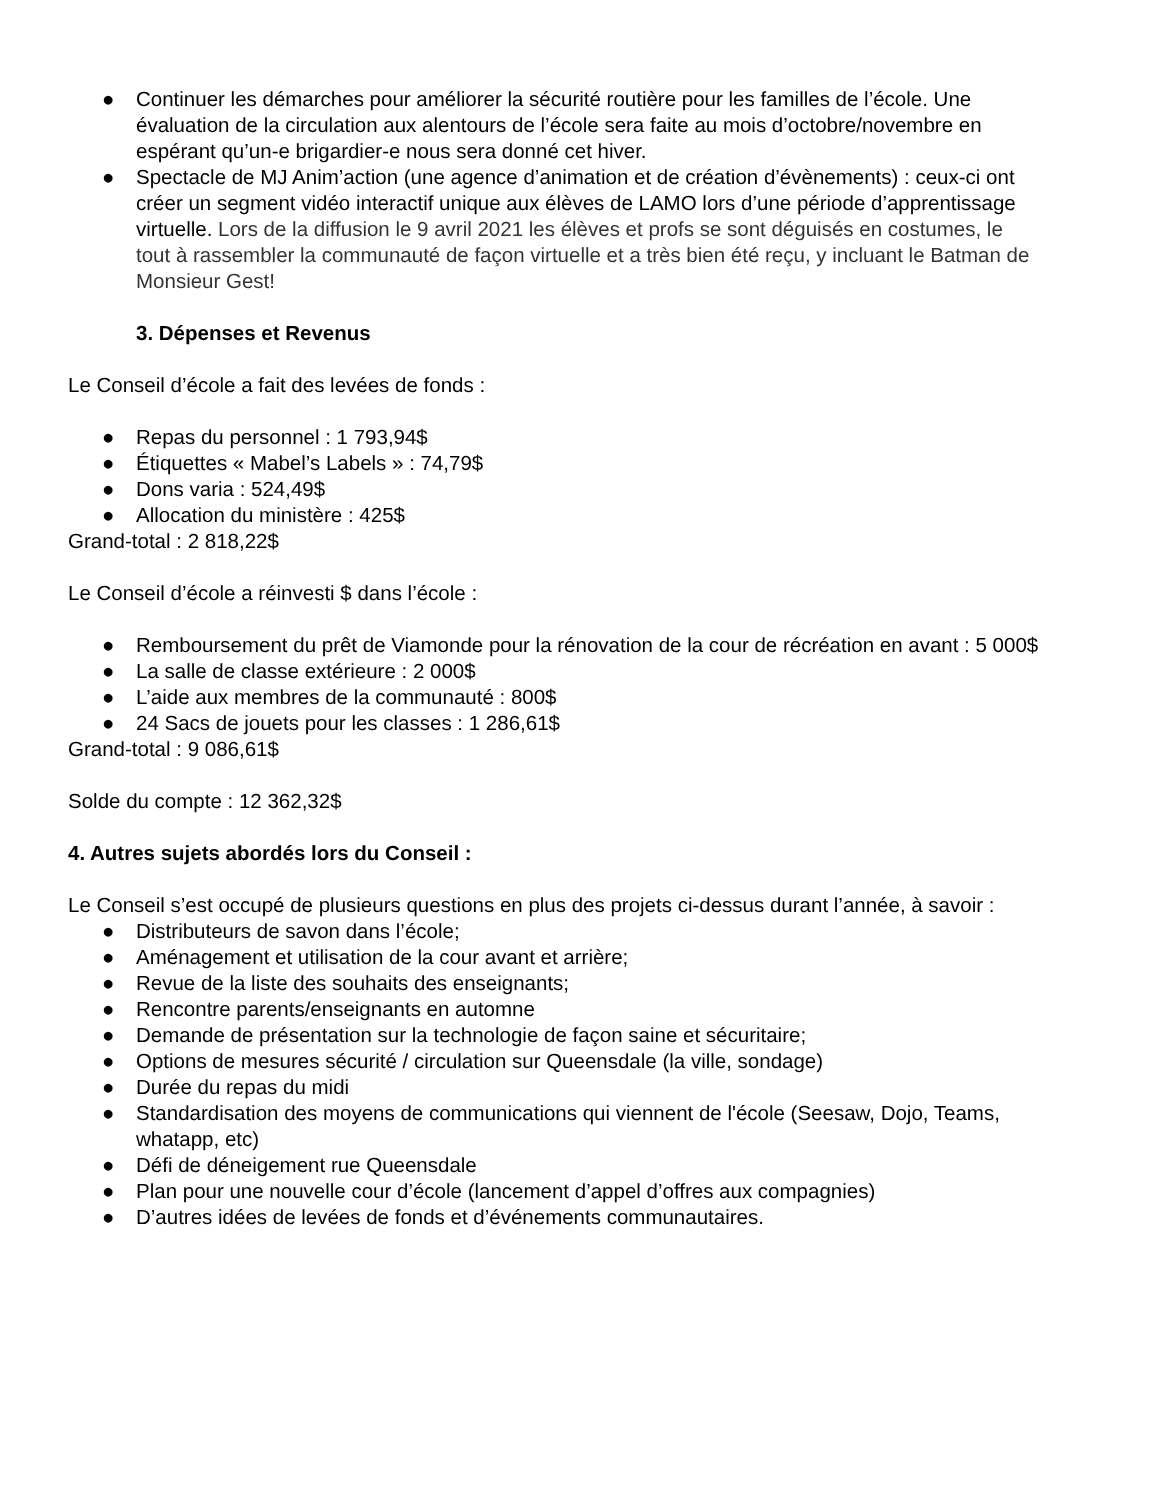● Continuer les démarches pour améliorer la sécurité routière pour les familles de l’école. Une évaluation de la circulation aux alentours de l’école sera faite au mois d’octobre/novembre en espérant qu’un-e brigardier-e nous sera donné cet hiver.
● Spectacle de MJ Anim’action (une agence d’animation et de création d’évènements) : ceux-ci ont créer un segment vidéo interactif unique aux élèves de LAMO lors d’une période d’apprentissage virtuelle. Lors de la diffusion le 9 avril 2021 les élèves et profs se sont déguisés en costumes, le tout à rassembler la communauté de façon virtuelle et a très bien été reçu, y incluant le Batman de Monsieur Gest!
3. Dépenses et Revenus
Le Conseil d’école a fait des levées de fonds :
● Repas du personnel : 1 793,94$
● Étiquettes « Mabel’s Labels » : 74,79$
● Dons varia : 524,49$
● Allocation du ministère : 425$
Grand-total : 2 818,22$
Le Conseil d’école a réinvesti $ dans l’école :
● Remboursement du prêt de Viamonde pour la rénovation de la cour de récréation en avant : 5 000$
● La salle de classe extérieure : 2 000$
● L’aide aux membres de la communauté : 800$
● 24 Sacs de jouets pour les classes : 1 286,61$
Grand-total : 9 086,61$
Solde du compte : 12 362,32$
4. Autres sujets abordés lors du Conseil :
Le Conseil s’est occupé de plusieurs questions en plus des projets ci-dessus durant l’année, à savoir :
● Distributeurs de savon dans l’école;
● Aménagement et utilisation de la cour avant et arrière;
● Revue de la liste des souhaits des enseignants;
● Rencontre parents/enseignants en automne
● Demande de présentation sur la technologie de façon saine et sécuritaire;
● Options de mesures sécurité / circulation sur Queensdale (la ville, sondage)
● Durée du repas du midi
● Standardisation des moyens de communications qui viennent de l'école (Seesaw, Dojo, Teams, whatapp, etc)
● Défi de déneigement rue Queensdale
● Plan pour une nouvelle cour d’école (lancement d’appel d’offres aux compagnies)
● D’autres idées de levées de fonds et d’événements communautaires.